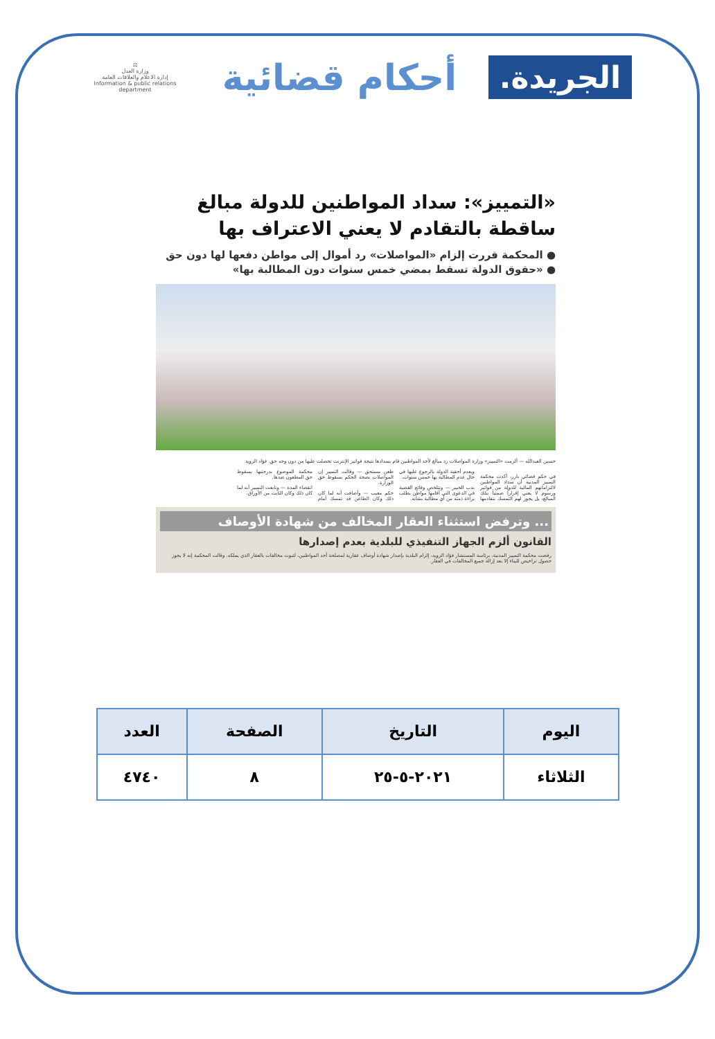الجريدة.
أحكام قضائية
⚖
وزارة العدل
إدارة الاعلام والعلاقات العامة
Information & public relations department
«التمييز»: سداد المواطنين للدولة مبالغ ساقطة بالتقادم لا يعني الاعتراف بها
● المحكمة قررت إلزام «المواصلات» رد أموال إلى مواطن دفعها لها دون حق
● «حقوق الدولة تسقط بمضي خمس سنوات دون المطالبة بها»
حسين العبدالله — ألزمت «التمييز» وزارة المواصلات رد مبالغ لأحد المواطنين قام بسدادها نتيجة فواتير الإنترنت تحصلت عليها من دون وجه حق. فؤاد الزويد
في حكم قضائي بارز، أكدت محكمة التمييز المدنية أن سداد المواطنين لالتزاماتهم المالية للدولة من فواتير ورسوم لا يعني إقراراً ضمنياً بتلك المبالغ، بل يجوز لهم التمسك بتقادمها وبعدم أحقية الدولة بالرجوع عليها في حال عدم المطالبة بها خمس سنوات.
ندب الخبير — وتتلخص وقائع القضية في الدعوى التي أقامها مواطن بطلب براءة ذمته من أي مطالبة بشأنه.
طعن مستحق — وقالت التمييز إن المواصلات بصحة الحكم بسقوط حق الوزارة.
حكم معيب — وأضافت أنه لما كان ذلك وكان الطاعن قد تمسك أمام محكمة الموضوع بدرجتيها بسقوط حق المطعون ضدها.
انقضاء المدة — وتابعت التمييز أنه لما كان ذلك وكان الثابت من الأوراق.
... وترفض استثناء العقار المخالف من شهادة الأوصاف
القانون ألزم الجهاز التنفيذي للبلدية بعدم إصدارها
رفضت محكمة التمييز المدنية، برئاسة المستشار فؤاد الزويد، إلزام البلدية بإصدار شهادة أوصاف عقارية لمصلحة أحد المواطنين، لثبوت مخالفات بالعقار الذي يملكه. وقالت المحكمة إنه لا يجوز حصول تراخيص للبناء إلا بعد إزالة جميع المخالفات في العقار.
| اليوم | التاريخ | الصفحة | العدد |
| الثلاثاء | ٢٠٢١-٥-٢٥ | ٨ | ٤٧٤٠ |